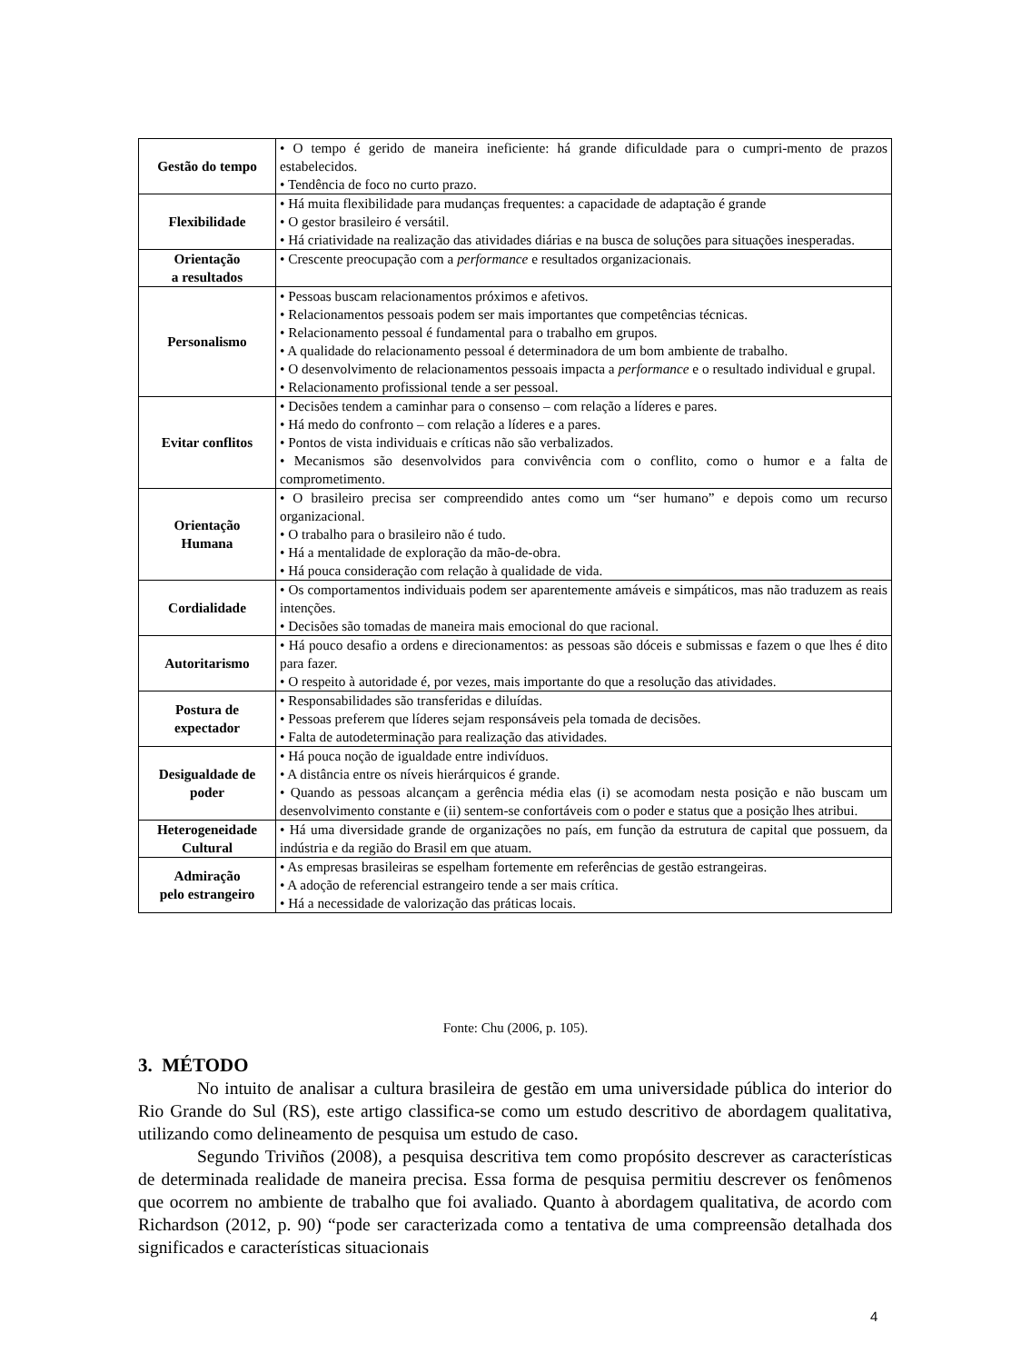| Gestão do tempo | • O tempo é gerido de maneira ineficiente: há grande dificuldade para o cumpri-mento de prazos estabelecidos. • Tendência de foco no curto prazo. |
| Flexibilidade | • Há muita flexibilidade para mudanças frequentes: a capacidade de adaptação é grande • O gestor brasileiro é versátil. • Há criatividade na realização das atividades diárias e na busca de soluções para situações inesperadas. |
| Orientação a resultados | • Crescente preocupação com a performance e resultados organizacionais. |
| Personalismo | • Pessoas buscam relacionamentos próximos e afetivos. • Relacionamentos pessoais podem ser mais importantes que competências técnicas. • Relacionamento pessoal é fundamental para o trabalho em grupos. • A qualidade do relacionamento pessoal é determinadora de um bom ambiente de trabalho. • O desenvolvimento de relacionamentos pessoais impacta a performance e o resultado individual e grupal. • Relacionamento profissional tende a ser pessoal. |
| Evitar conflitos | • Decisões tendem a caminhar para o consenso – com relação a líderes e pares. • Há medo do confronto – com relação a líderes e a pares. • Pontos de vista individuais e críticas não são verbalizados. • Mecanismos são desenvolvidos para convivência com o conflito, como o humor e a falta de comprometimento. |
| Orientação Humana | • O brasileiro precisa ser compreendido antes como um “ser humano” e depois como um recurso organizacional. • O trabalho para o brasileiro não é tudo. • Há a mentalidade de exploração da mão-de-obra. • Há pouca consideração com relação à qualidade de vida. |
| Cordialidade | • Os comportamentos individuais podem ser aparentemente amáveis e simpáticos, mas não traduzem as reais intenções. • Decisões são tomadas de maneira mais emocional do que racional. |
| Autoritarismo | • Há pouco desafio a ordens e direcionamentos: as pessoas são dóceis e submissas e fazem o que lhes é dito para fazer. • O respeito à autoridade é, por vezes, mais importante do que a resolução das atividades. |
| Postura de expectador | • Responsabilidades são transferidas e diluídas. • Pessoas preferem que líderes sejam responsáveis pela tomada de decisões. • Falta de autodeterminação para realização das atividades. |
| Desigualdade de poder | • Há pouca noção de igualdade entre indivíduos. • A distância entre os níveis hierárquicos é grande. • Quando as pessoas alcançam a gerência média elas (i) se acomodam nesta posição e não buscam um desenvolvimento constante e (ii) sentem-se confortáveis com o poder e status que a posição lhes atribui. |
| Heterogeneidade Cultural | • Há uma diversidade grande de organizações no país, em função da estrutura de capital que possuem, da indústria e da região do Brasil em que atuam. |
| Admiração pelo estrangeiro | • As empresas brasileiras se espelham fortemente em referências de gestão estrangeiras. • A adoção de referencial estrangeiro tende a ser mais crítica. • Há a necessidade de valorização das práticas locais. |
Fonte: Chu (2006, p. 105).
3. MÉTODO
No intuito de analisar a cultura brasileira de gestão em uma universidade pública do interior do Rio Grande do Sul (RS), este artigo classifica-se como um estudo descritivo de abordagem qualitativa, utilizando como delineamento de pesquisa um estudo de caso.
Segundo Triviños (2008), a pesquisa descritiva tem como propósito descrever as características de determinada realidade de maneira precisa. Essa forma de pesquisa permitiu descrever os fenômenos que ocorrem no ambiente de trabalho que foi avaliado. Quanto à abordagem qualitativa, de acordo com Richardson (2012, p. 90) “pode ser caracterizada como a tentativa de uma compreensão detalhada dos significados e características situacionais
4